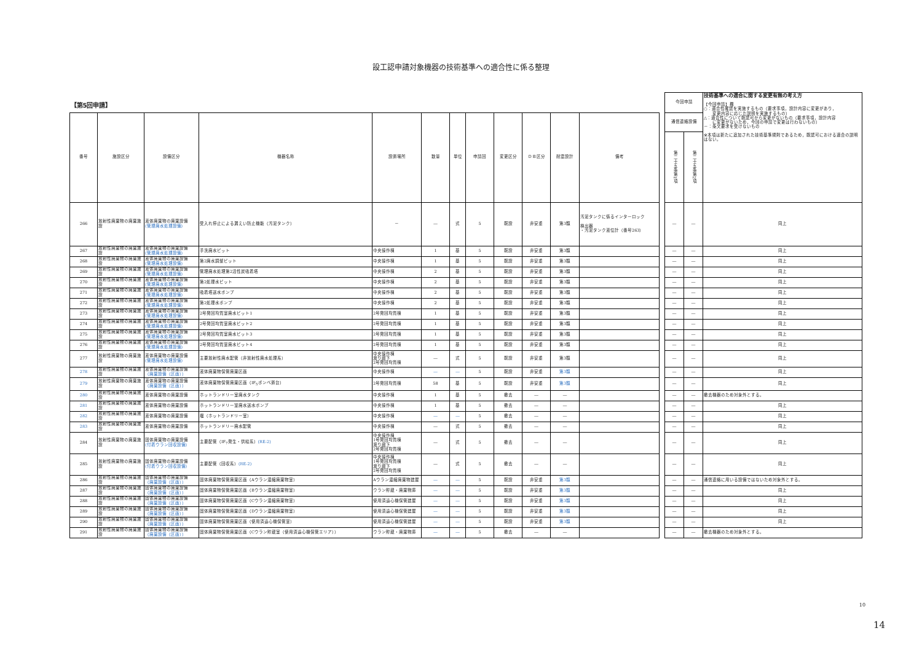設工認申請対象機器の技術基準への適合性に係る整理
| 【第5回申請】 | | | | | | | | | | | | | 今回申請 | | 技術基準への適合に関する変更有無の考え方 【今回申請】欄 ○：適合性確認を実施するもの（要求事項，設計内容に変更があり， 変更内容に応じた説明を実施するもの） △：適合性について既認可から変更がないもの（要求事項，設計内容 に変更がないため，今回の申請で変更は行わないもの） －：条文要求を受けないもの ※本項は新たに追加された技術基準規則であるため，既認可における適合の説明はない。 |
| --- | --- | --- | --- | --- | --- | --- | --- | --- | --- | --- | --- | --- | --- | --- | --- |
| 番号 | 施設区分 | 設備区分 | 機器名称 | 設置場所 | 数量 | 単位 | 申請回 | 変更区分 | ＤＢ区分 | 耐震設計 | 備考 | | 通信連絡設備 | | |
| | | | | | | | | | | | | | 第二十五条第1項 | 第二十五条第2項 | |
| 266 | 放射性廃棄物の廃棄施設 | 液体廃棄物の廃棄設備 (管理廃水処理設備) | 受入れ停止による漏えい防止機能（汚泥タンク） | － | ― | 式 | 5 | 既設 | 非安重 | 第3類 | 汚泥タンクに係るインターロック 検出器 ・汚泥タンク液位計（番号263） | | ― | ― | 同上 |
| 267 | 放射性廃棄物の廃棄施設 | 液体廃棄物の廃棄設備 (管理廃水処理設備) | 手洗廃水ピット | 中央操作棟 | 1 | 基 | 5 | 既設 | 非安重 | 第3類 | | | ― | ― | 同上 |
| 268 | 放射性廃棄物の廃棄施設 | 液体廃棄物の廃棄設備 (管理廃水処理設備) | 第2廃水調整ピット | 中央操作棟 | 1 | 基 | 5 | 既設 | 非安重 | 第3類 | | | ― | ― | 同上 |
| 269 | 放射性廃棄物の廃棄施設 | 液体廃棄物の廃棄設備 (管理廃水処理設備) | 管理廃水処理第2活性炭吸着塔 | 中央操作棟 | 2 | 基 | 5 | 既設 | 非安重 | 第3類 | | | ― | ― | 同上 |
| 270 | 放射性廃棄物の廃棄施設 | 液体廃棄物の廃棄設備 (管理廃水処理設備) | 第2処理水ピット | 中央操作棟 | 2 | 基 | 5 | 既設 | 非安重 | 第3類 | | | ― | ― | 同上 |
| 271 | 放射性廃棄物の廃棄施設 | 液体廃棄物の廃棄設備 (管理廃水処理設備) | 吸着塔送水ポンプ | 中央操作棟 | 2 | 基 | 5 | 既設 | 非安重 | 第3類 | | | ― | ― | 同上 |
| 272 | 放射性廃棄物の廃棄施設 | 液体廃棄物の廃棄設備 (管理廃水処理設備) | 第2処理水ポンプ | 中央操作棟 | 2 | 基 | 5 | 既設 | 非安重 | 第3類 | | | ― | ― | 同上 |
| 273 | 放射性廃棄物の廃棄施設 | 液体廃棄物の廃棄設備 (管理廃水処理設備) | 2号発回均質室廃水ピット1 | 2号発回均質棟 | 1 | 基 | 5 | 既設 | 非安重 | 第3類 | | | ― | ― | 同上 |
| 274 | 放射性廃棄物の廃棄施設 | 液体廃棄物の廃棄設備 (管理廃水処理設備) | 2号発回均質室廃水ピット2 | 2号発回均質棟 | 1 | 基 | 5 | 既設 | 非安重 | 第3類 | | | ― | ― | 同上 |
| 275 | 放射性廃棄物の廃棄施設 | 液体廃棄物の廃棄設備 (管理廃水処理設備) | 2号発回均質室廃水ピット3 | 2号発回均質棟 | 1 | 基 | 5 | 既設 | 非安重 | 第3類 | | | ― | ― | 同上 |
| 276 | 放射性廃棄物の廃棄施設 | 液体廃棄物の廃棄設備 (管理廃水処理設備) | 2号発回均質室廃水ピット4 | 2号発回均質棟 | 1 | 基 | 5 | 既設 | 非安重 | 第3類 | | | ― | ― | 同上 |
| 277 | 放射性廃棄物の廃棄施設 | 液体廃棄物の廃棄設備 (管理廃水処理設備) | 主要放射性廃水配管（非放射性廃水処理系） | 中央操作棟 渡り廊下 2号発回均質棟 | ― | 式 | 5 | 既設 | 非安重 | 第3類 | | | ― | ― | 同上 |
| 278 | 放射性廃棄物の廃棄施設 | 液体廃棄物の廃棄設備 （廃棄設備（区画）） | 液体廃棄物保管廃棄区画 | 中央操作棟 | ― | ― | 5 | 既設 | 非安重 | 第3類 | | | ― | ― | 同上 |
| 279 | 放射性廃棄物の廃棄施設 | 液体廃棄物の廃棄設備 （廃棄設備（区画）） | 液体廃棄物保管廃棄区画（IF<sub>5</sub>ボンベ置台） | 2号発回均質棟 | 58 | 基 | 5 | 既設 | 非安重 | 第3類 | | | ― | ― | 同上 |
| 280 | 放射性廃棄物の廃棄施設 | 液体廃棄物の廃棄設備 | ホットランドリー室廃水タンク | 中央操作棟 | 1 | 基 | 5 | 撤去 | ― | ― | | | ― | ― | 撤去機器のため対象外とする。 |
| 281 | 放射性廃棄物の廃棄施設 | 液体廃棄物の廃棄設備 | ホットランドリー室廃水送水ポンプ | 中央操作棟 | 1 | 基 | 5 | 撤去 | ― | ― | | | ― | ― | 同上 |
| 282 | 放射性廃棄物の廃棄施設 | 液体廃棄物の廃棄設備 | 堰（ホットランドリー室） | 中央操作棟 | ― | ― | 5 | 撤去 | ― | ― | | | ― | ― | 同上 |
| 283 | 放射性廃棄物の廃棄施設 | 液体廃棄物の廃棄設備 | ホットランドリー廃水配管 | 中央操作棟 | ― | 式 | 5 | 撤去 | ― | ― | | | ― | ― | 同上 |
| 284 | 放射性廃棄物の廃棄施設 | 固体廃棄物の廃棄設備 (付着ウラン回収設備) | 主要配管（IF<sub>7</sub>発生・供給系） (RE-2) | 中央操作棟 1号発回均質棟 渡り廊下 2号発回均質棟 | ― | 式 | 5 | 撤去 | ― | ― | | | ― | ― | 同上 |
| 285 | 放射性廃棄物の廃棄施設 | 固体廃棄物の廃棄設備 (付着ウラン回収設備) | 主要配管（回収系） (RE-2) | 中央操作棟 1号発回均質棟 渡り廊下 2号発回均質棟 | ― | 式 | 5 | 撤去 | ― | ― | | | ― | ― | 同上 |
| 286 | 放射性廃棄物の廃棄施設 | 固体廃棄物の廃棄設備 （廃棄設備（区画）） | 固体廃棄物保管廃棄区画（Aウラン濃縮廃棄物室） | Aウラン濃縮廃棄物建屋 | ― | ― | 5 | 既設 | 非安重 | 第3類 | | | ― | ― | 通信連絡に用いる設備ではないため対象外とする。 |
| 287 | 放射性廃棄物の廃棄施設 | 固体廃棄物の廃棄設備 （廃棄設備（区画）） | 固体廃棄物保管廃棄区画（Bウラン濃縮廃棄物室） | ウラン貯蔵・廃棄物庫 | ― | ― | 5 | 既設 | 非安重 | 第3類 | | | ― | ― | 同上 |
| 288 | 放射性廃棄物の廃棄施設 | 固体廃棄物の廃棄設備 （廃棄設備（区画）） | 固体廃棄物保管廃棄区画（Cウラン濃縮廃棄物室） | 使用済遠心機保管建屋 | ― | ― | 5 | 既設 | 非安重 | 第3類 | | | ― | ― | 同上 |
| 289 | 放射性廃棄物の廃棄施設 | 固体廃棄物の廃棄設備 （廃棄設備（区画）） | 固体廃棄物保管廃棄区画（Dウラン濃縮廃棄物室） | 使用済遠心機保管建屋 | ― | ― | 5 | 既設 | 非安重 | 第3類 | | | ― | ― | 同上 |
| 290 | 放射性廃棄物の廃棄施設 | 固体廃棄物の廃棄設備 （廃棄設備（区画）） | 固体廃棄物保管廃棄区画（使用済遠心機保管室） | 使用済遠心機保管建屋 | ― | ― | 5 | 既設 | 非安重 | 第3類 | | | ― | ― | 同上 |
| 291 | 放射性廃棄物の廃棄施設 | 固体廃棄物の廃棄設備 （廃棄設備（区画）） | 固体廃棄物保管廃棄区画（Cウラン貯蔵室（使用済遠心機保管エリア）） | ウラン貯蔵・廃棄物庫 | ― | ― | 5 | 撤去 | ― | ― | | | ― | ― | 撤去機器のため対象外とする。 |
10
14